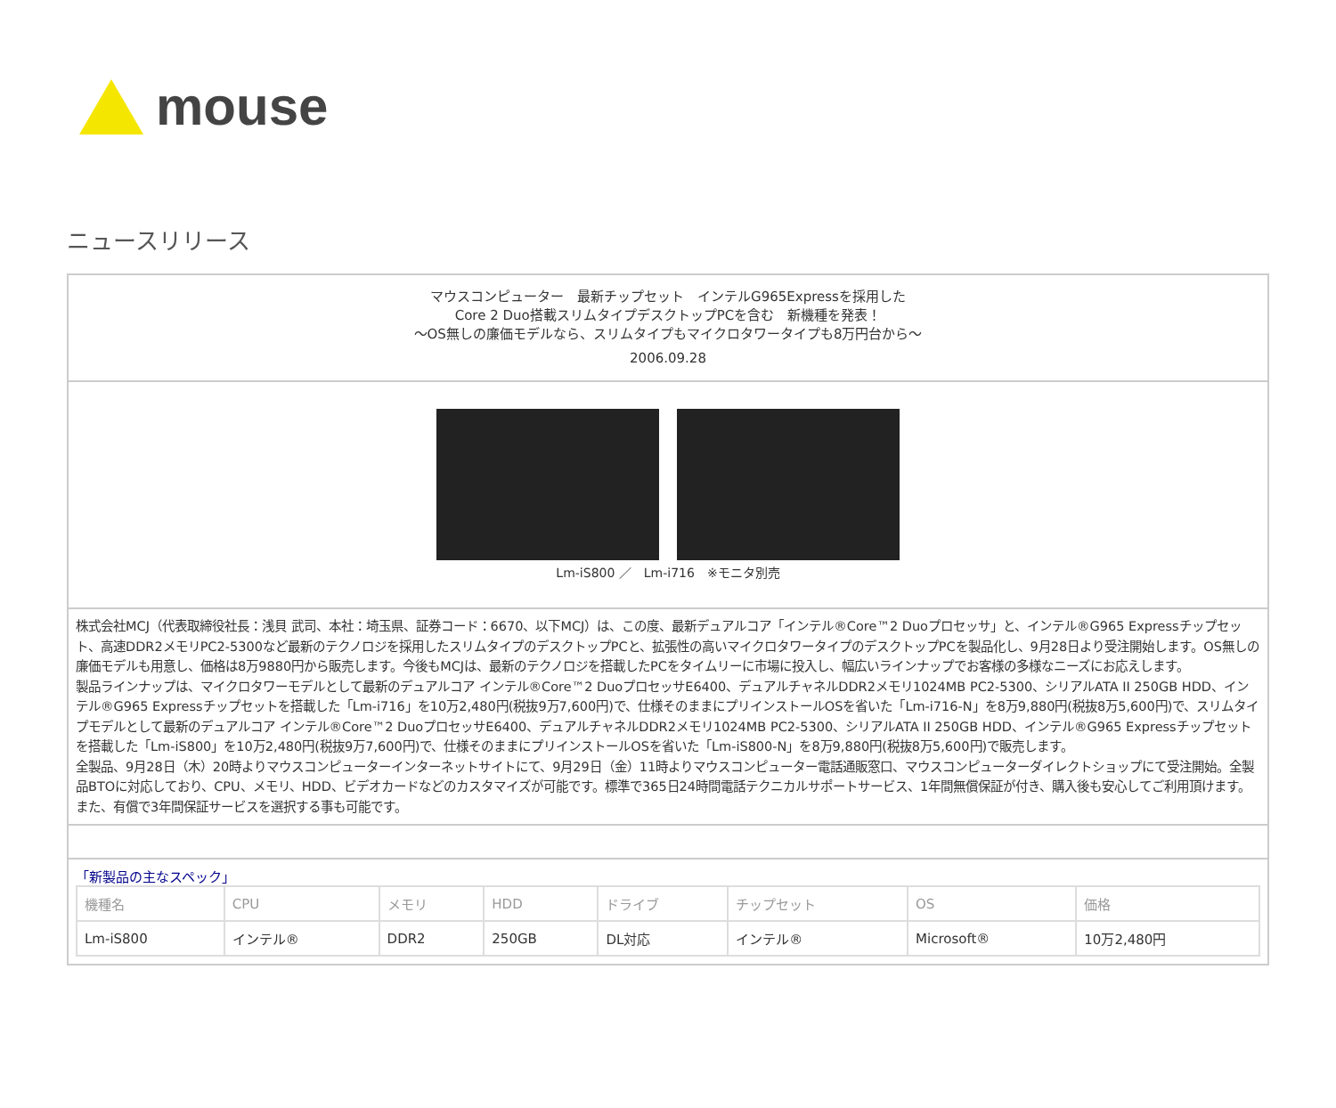mouse
ニュースリリース
マウスコンピューター　最新チップセット　インテルG965Expressを採用した
Core 2 Duo搭載スリムタイプデスクトップPCを含む　新機種を発表！
～OS無しの廉価モデルなら、スリムタイプもマイクロタワータイプも8万円台から～
2006.09.28
Lm-iS800 ／　Lm-i716　※モニタ別売
株式会社MCJ（代表取締役社長：浅貝 武司、本社：埼玉県、証券コード：6670、以下MCJ）は、この度、最新デュアルコア「インテル®Core™2 Duoプロセッサ」と、インテル®G965 Expressチップセット、高速DDR2メモリPC2-5300など最新のテクノロジを採用したスリムタイプのデスクトップPCと、拡張性の高いマイクロタワータイプのデスクトップPCを製品化し、9月28日より受注開始します。OS無しの廉価モデルも用意し、価格は8万9880円から販売します。今後もMCJは、最新のテクノロジを搭載したPCをタイムリーに市場に投入し、幅広いラインナップでお客様の多様なニーズにお応えします。
製品ラインナップは、マイクロタワーモデルとして最新のデュアルコア インテル®Core™2 DuoプロセッサE6400、デュアルチャネルDDR2メモリ1024MB PC2-5300、シリアルATA II 250GB HDD、インテル®G965 Expressチップセットを搭載した「Lm-i716」を10万2,480円(税抜9万7,600円)で、仕様そのままにプリインストールOSを省いた「Lm-i716-N」を8万9,880円(税抜8万5,600円)で、スリムタイプモデルとして最新のデュアルコア インテル®Core™2 DuoプロセッサE6400、デュアルチャネルDDR2メモリ1024MB PC2-5300、シリアルATA II 250GB HDD、インテル®G965 Expressチップセットを搭載した「Lm-iS800」を10万2,480円(税抜9万7,600円)で、仕様そのままにプリインストールOSを省いた「Lm-iS800-N」を8万9,880円(税抜8万5,600円)で販売します。
全製品、9月28日（木）20時よりマウスコンピューターインターネットサイトにて、9月29日（金）11時よりマウスコンピューター電話通販窓口、マウスコンピューターダイレクトショップにて受注開始。全製品BTOに対応しており、CPU、メモリ、HDD、ビデオカードなどのカスタマイズが可能です。標準で365日24時間電話テクニカルサポートサービス、1年間無償保証が付き、購入後も安心してご利用頂けます。また、有償で3年間保証サービスを選択する事も可能です。
「新製品の主なスペック」
| 機種名 | CPU | メモリ | HDD | ドライブ | チップセット | OS | 価格 |
| --- | --- | --- | --- | --- | --- | --- | --- |
| Lm-iS800 | インテル® | DDR2 | 250GB | DL対応 | インテル® | Microsoft® | 10万2,480円 |